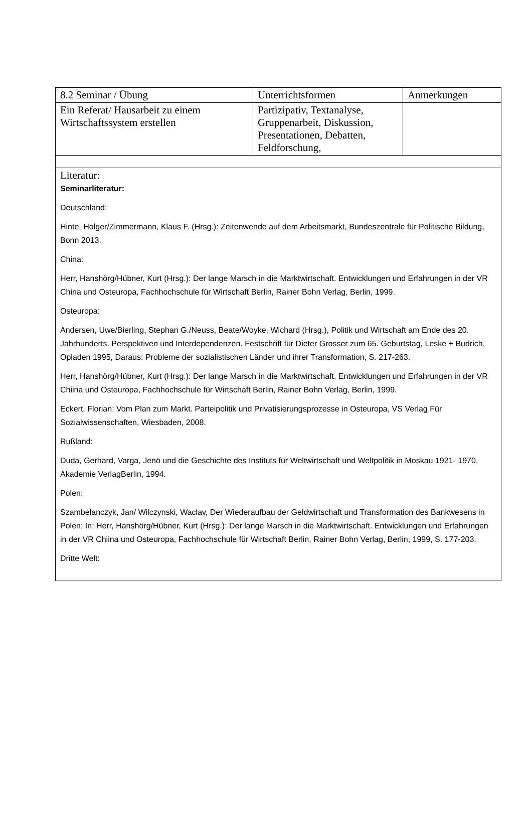| 8.2 Seminar / Übung | Unterrichtsformen | Anmerkungen |
| Ein Referat/ Hausarbeit zu einem Wirtschaftssystem erstellen | Partizipativ, Textanalyse, Gruppenarbeit, Diskussion, Presentationen, Debatten, Feldforschung, | |
| Literatur: Seminarliteratur: Deutschland: Hinte, Holger/Zimmermann, Klaus F. (Hrsg.): Zeitenwende auf dem Arbeitsmarkt, Bundeszentrale für Politische Bildung, Bonn 2013. China: Herr, Hanshörg/Hübner, Kurt (Hrsg.): Der lange Marsch in die Marktwirtschaft. Entwicklungen und Erfahrungen in der VR China und Osteuropa, Fachhochschule für Wirtschaft Berlin, Rainer Bohn Verlag, Berlin, 1999. Osteuropa: Andersen, Uwe/Bierling, Stephan G./Neuss, Beate/Woyke, Wichard (Hrsg.), Politik und Wirtschaft am Ende des 20. Jahrhunderts. Perspektiven und Interdependenzen. Festschrift für Dieter Grosser zum 65. Geburtstag, Leske + Budrich, Opladen 1995, Daraus: Probleme der sozialistischen Länder und ihrer Transformation, S. 217-263. Herr, Hanshörg/Hübner, Kurt (Hrsg.): Der lange Marsch in die Marktwirtschaft. Entwicklungen und Erfahrungen in der VR Chiina und Osteuropa, Fachhochschule für Wirtschaft Berlin, Rainer Bohn Verlag, Berlin, 1999. Eckert, Florian: Vom Plan zum Markt. Parteipolitik und Privatisierungsprozesse in Osteuropa, VS Verlag Für Sozialwissenschaften, Wiesbaden, 2008. Rußland: Duda, Gerhard, Varga, Jenö und die Geschichte des Instituts für Weltwirtschaft und Weltpolitik in Moskau 1921- 1970, Akademie VerlagBerlin, 1994. Polen: Szambelanczyk, Jan/ Wilczynski, Waclav, Der Wiederaufbau der Geldwirtschaft und Transformation des Bankwesens in Polen; In: Herr, Hanshörg/Hübner, Kurt (Hrsg.): Der lange Marsch in die Marktwirtschaft. Entwicklungen und Erfahrungen in der VR Chiina und Osteuropa, Fachhochschule für Wirtschaft Berlin, Rainer Bohn Verlag, Berlin, 1999, S. 177-203. Dritte Welt: | | |